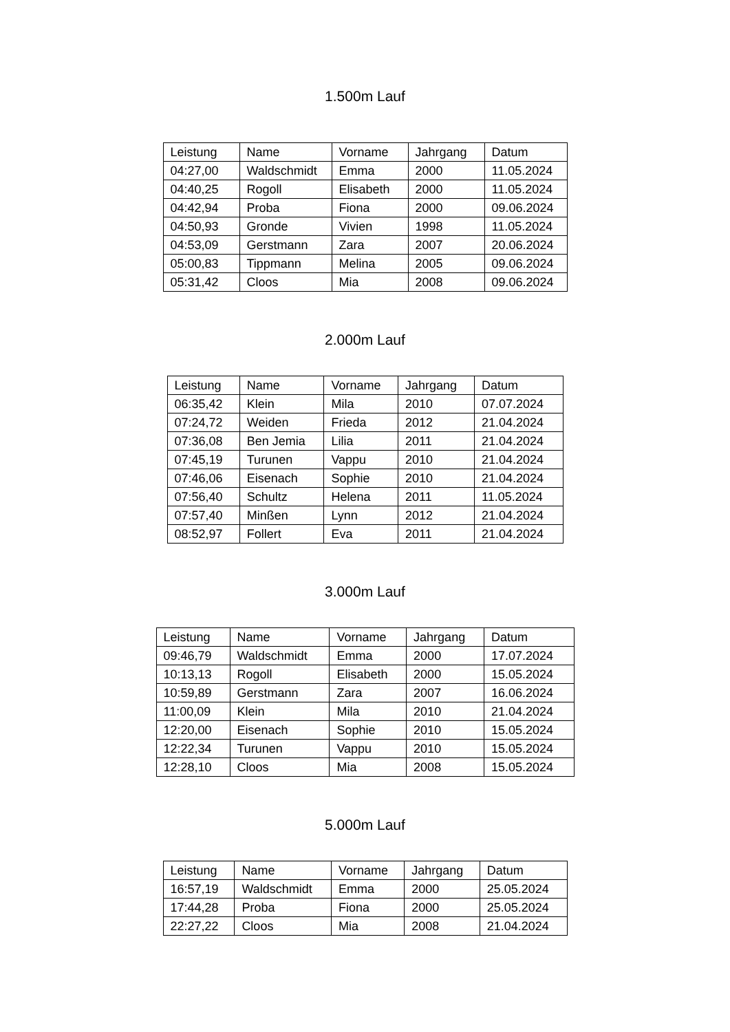1.500m Lauf
| Leistung | Name | Vorname | Jahrgang | Datum |
| 04:27,00 | Waldschmidt | Emma | 2000 | 11.05.2024 |
| 04:40,25 | Rogoll | Elisabeth | 2000 | 11.05.2024 |
| 04:42,94 | Proba | Fiona | 2000 | 09.06.2024 |
| 04:50,93 | Gronde | Vivien | 1998 | 11.05.2024 |
| 04:53,09 | Gerstmann | Zara | 2007 | 20.06.2024 |
| 05:00,83 | Tippmann | Melina | 2005 | 09.06.2024 |
| 05:31,42 | Cloos | Mia | 2008 | 09.06.2024 |
2.000m Lauf
| Leistung | Name | Vorname | Jahrgang | Datum |
| 06:35,42 | Klein | Mila | 2010 | 07.07.2024 |
| 07:24,72 | Weiden | Frieda | 2012 | 21.04.2024 |
| 07:36,08 | Ben Jemia | Lilia | 2011 | 21.04.2024 |
| 07:45,19 | Turunen | Vappu | 2010 | 21.04.2024 |
| 07:46,06 | Eisenach | Sophie | 2010 | 21.04.2024 |
| 07:56,40 | Schultz | Helena | 2011 | 11.05.2024 |
| 07:57,40 | Minßen | Lynn | 2012 | 21.04.2024 |
| 08:52,97 | Follert | Eva | 2011 | 21.04.2024 |
3.000m Lauf
| Leistung | Name | Vorname | Jahrgang | Datum |
| 09:46,79 | Waldschmidt | Emma | 2000 | 17.07.2024 |
| 10:13,13 | Rogoll | Elisabeth | 2000 | 15.05.2024 |
| 10:59,89 | Gerstmann | Zara | 2007 | 16.06.2024 |
| 11:00,09 | Klein | Mila | 2010 | 21.04.2024 |
| 12:20,00 | Eisenach | Sophie | 2010 | 15.05.2024 |
| 12:22,34 | Turunen | Vappu | 2010 | 15.05.2024 |
| 12:28,10 | Cloos | Mia | 2008 | 15.05.2024 |
5.000m Lauf
| Leistung | Name | Vorname | Jahrgang | Datum |
| 16:57,19 | Waldschmidt | Emma | 2000 | 25.05.2024 |
| 17:44,28 | Proba | Fiona | 2000 | 25.05.2024 |
| 22:27,22 | Cloos | Mia | 2008 | 21.04.2024 |